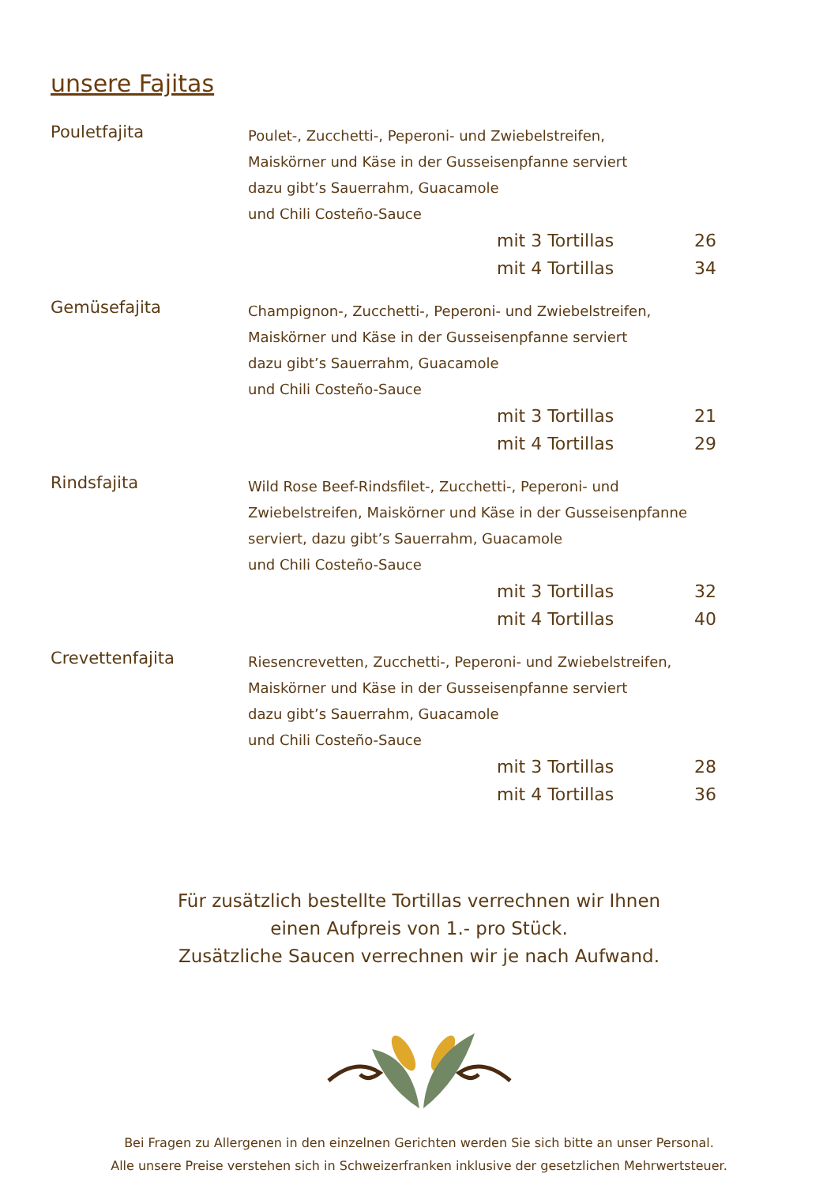unsere Fajitas
Pouletfajita
Poulet-, Zucchetti-, Peperoni- und Zwiebelstreifen,
Maiskörner und Käse in der Gusseisenpfanne serviert
dazu gibt’s Sauerrahm, Guacamole
und Chili Costeño-Sauce
mit 3 Tortillas 26
mit 4 Tortillas 34
Gemüsefajita
Champignon-, Zucchetti-, Peperoni- und Zwiebelstreifen,
Maiskörner und Käse in der Gusseisenpfanne serviert
dazu gibt’s Sauerrahm, Guacamole
und Chili Costeño-Sauce
mit 3 Tortillas 21
mit 4 Tortillas 29
Rindsfajita
Wild Rose Beef-Rindsfilet-, Zucchetti-, Peperoni- und
Zwiebelstreifen, Maiskörner und Käse in der Gusseisenpfanne
serviert, dazu gibt’s Sauerrahm, Guacamole
und Chili Costeño-Sauce
mit 3 Tortillas 32
mit 4 Tortillas 40
Crevettenfajita
Riesencrevetten, Zucchetti-, Peperoni- und Zwiebelstreifen,
Maiskörner und Käse in der Gusseisenpfanne serviert
dazu gibt’s Sauerrahm, Guacamole
und Chili Costeño-Sauce
mit 3 Tortillas 28
mit 4 Tortillas 36
Für zusätzlich bestellte Tortillas verrechnen wir Ihnen
einen Aufpreis von 1.- pro Stück.
Zusätzliche Saucen verrechnen wir je nach Aufwand.
Bei Fragen zu Allergenen in den einzelnen Gerichten werden Sie sich bitte an unser Personal.
Alle unsere Preise verstehen sich in Schweizerfranken inklusive der gesetzlichen Mehrwertsteuer.